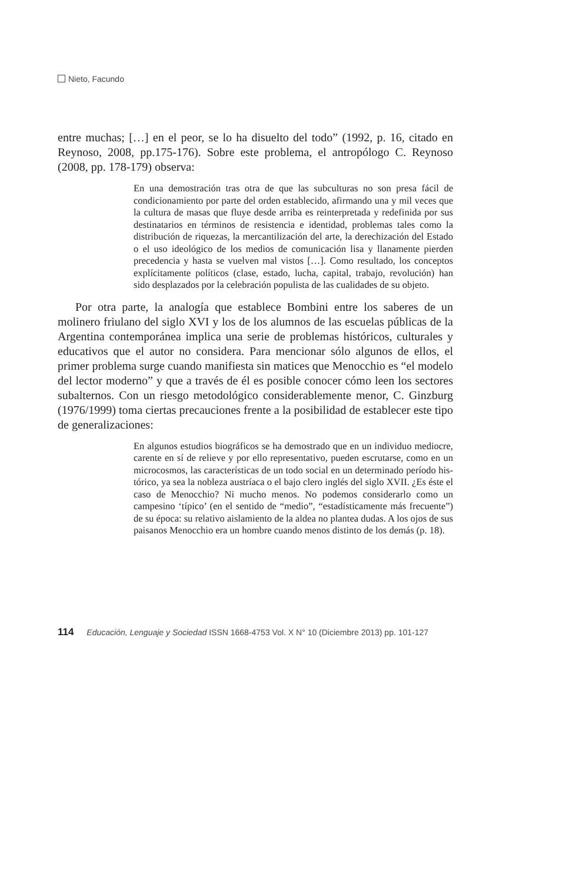Nieto, Facundo
entre muchas; […] en el peor, se lo ha disuelto del todo” (1992, p. 16, citado en Reynoso, 2008, pp.175-176). Sobre este problema, el antropó­logo C. Reynoso (2008, pp. 178-179) observa:
En una demostración tras otra de que las subculturas no son presa fácil de condicionamiento por parte del orden establecido, afirmando una y mil veces que la cultura de masas que fluye desde arriba es reinterpretada y redefinida por sus destinatarios en términos de resistencia e identidad, problemas tales como la distribución de riquezas, la mercantilización del arte, la derechi­zación del Estado o el uso ideológico de los medios de comuni­cación lisa y llanamente pierden precedencia y hasta se vuelven mal vistos […]. Como resultado, los conceptos explícitamente políticos (clase, estado, lucha, capital, trabajo, revolución) han sido desplazados por la celebración populista de las cualidades de su objeto.
Por otra parte, la analogía que establece Bombini entre los sabe­res de un molinero friulano del siglo XVI y los de los alumnos de las escuelas públicas de la Argentina contemporánea implica una serie de problemas históricos, culturales y educativos que el autor no consi­dera. Para mencionar sólo algunos de ellos, el primer problema surge cuando manifiesta sin matices que Menocchio es “el modelo del lector moderno” y que a través de él es posible conocer cómo leen los sectores subalternos. Con un riesgo metodológico considerablemente menor, C. Ginzburg (1976/1999) toma ciertas precauciones frente a la posibilidad de establecer este tipo de generalizaciones:
En algunos estudios biográficos se ha demostrado que en un individuo mediocre, carente en sí de relieve y por ello repre­sentativo, pueden escrutarse, como en un microcosmos, las características de un todo social en un determinado período his­tórico, ya sea la nobleza austríaca o el bajo clero inglés del siglo XVII. ¿Es éste el caso de Menocchio? Ni mucho menos. No podemos considerarlo como un campesino ‘típico’ (en el sentido de “medio”, “estadísticamente más frecuente”) de su época: su relativo aislamiento de la aldea no plantea dudas. A los ojos de sus paisanos Menocchio era un hombre cuando menos distinto de los demás (p. 18).
114 Educación, Lenguaje y Sociedad ISSN 1668-4753 Vol. X N° 10 (Diciembre 2013) pp. 101-127